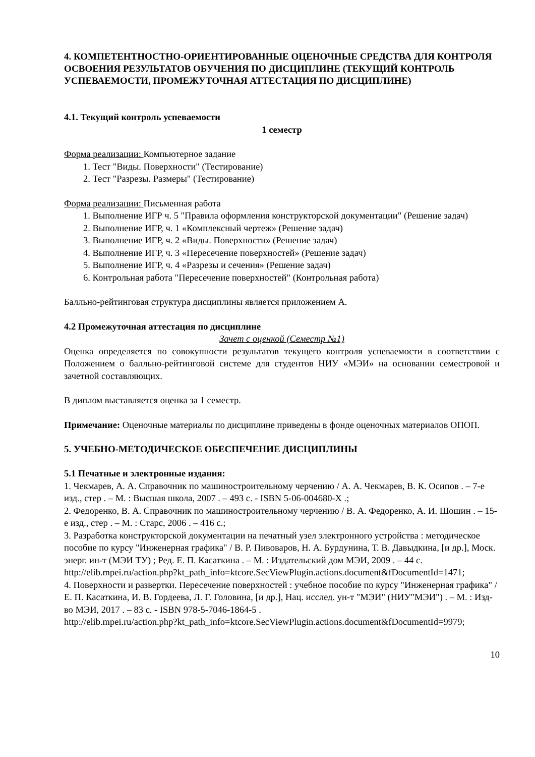4. КОМПЕТЕНТНОСТНО-ОРИЕНТИРОВАННЫЕ ОЦЕНОЧНЫЕ СРЕДСТВА ДЛЯ КОНТРОЛЯ ОСВОЕНИЯ РЕЗУЛЬТАТОВ ОБУЧЕНИЯ ПО ДИСЦИПЛИНЕ (ТЕКУЩИЙ КОНТРОЛЬ УСПЕВАЕМОСТИ, ПРОМЕЖУТОЧНАЯ АТТЕСТАЦИЯ ПО ДИСЦИПЛИНЕ)
4.1. Текущий контроль успеваемости
1 семестр
Форма реализации: Компьютерное задание
1. Тест "Виды. Поверхности" (Тестирование)
2. Тест "Разрезы. Размеры" (Тестирование)
Форма реализации: Письменная работа
1. Выполнение ИГР ч. 5 "Правила оформления конструкторской документации" (Решение задач)
2. Выполнение ИГР, ч. 1 «Комплексный чертеж» (Решение задач)
3. Выполнение ИГР, ч. 2 «Виды. Поверхности» (Решение задач)
4. Выполнение ИГР, ч. 3 «Пересечение поверхностей» (Решение задач)
5. Выполнение ИГР, ч. 4 «Разрезы и сечения» (Решение задач)
6. Контрольная работа "Пересечение поверхностей" (Контрольная работа)
Балльно-рейтинговая структура дисциплины является приложением А.
4.2 Промежуточная аттестация по дисциплине
Зачет с оценкой (Семестр №1)
Оценка определяется по совокупности результатов текущего контроля успеваемости в соответствии с Положением о балльно-рейтинговой системе для студентов НИУ «МЭИ» на основании семестровой и зачетной составляющих.
В диплом выставляется оценка за 1 семестр.
Примечание: Оценочные материалы по дисциплине приведены в фонде оценочных материалов ОПОП.
5. УЧЕБНО-МЕТОДИЧЕСКОЕ ОБЕСПЕЧЕНИЕ ДИСЦИПЛИНЫ
5.1 Печатные и электронные издания:
1. Чекмарев, А. А. Справочник по машиностроительному черчению / А. А. Чекмарев, В. К. Осипов . – 7-е изд., стер . – М. : Высшая школа, 2007 . – 493 с. - ISBN 5-06-004680-X .;
2. Федоренко, В. А. Справочник по машиностроительному черчению / В. А. Федоренко, А. И. Шошин . – 15-е изд., стер . – М. : Старс, 2006 . – 416 с.;
3. Разработка конструкторской документации на печатный узел электронного устройства : методическое пособие по курсу "Инженерная графика" / В. Р. Пивоваров, Н. А. Бурдунина, Т. В. Давыдкина, [и др.], Моск. энерг. ин-т (МЭИ ТУ) ; Ред. Е. П. Касаткина . – М. : Издательский дом МЭИ, 2009 . – 44 с.
http://elib.mpei.ru/action.php?kt_path_info=ktcore.SecViewPlugin.actions.document&fDocumentId=1471;
4. Поверхности и развертки. Пересечение поверхностей : учебное пособие по курсу "Инженерная графика" / Е. П. Касаткина, И. В. Гордеева, Л. Г. Головина, [и др.], Нац. исслед. ун-т "МЭИ" (НИУ"МЭИ") . – М. : Изд-во МЭИ, 2017 . – 83 с. - ISBN 978-5-7046-1864-5 .
http://elib.mpei.ru/action.php?kt_path_info=ktcore.SecViewPlugin.actions.document&fDocumentId=9979;
10